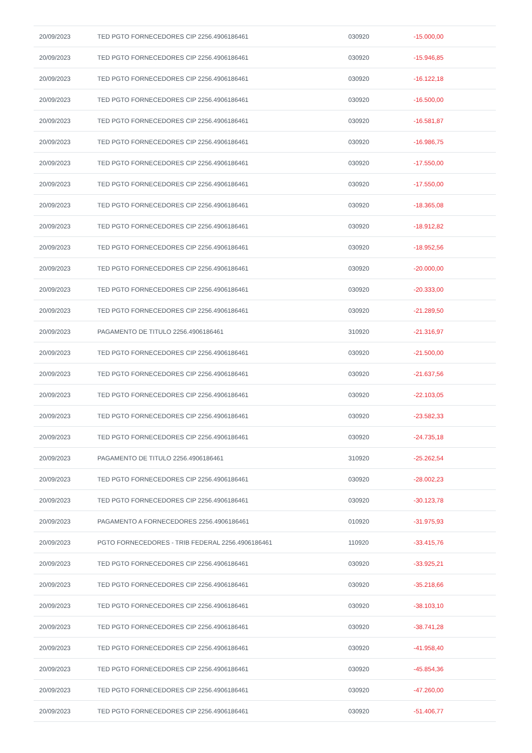| 20/09/2023 | TED PGTO FORNECEDORES CIP 2256.4906186461 | 030920 | -15.000,00 |
| 20/09/2023 | TED PGTO FORNECEDORES CIP 2256.4906186461 | 030920 | -15.946,85 |
| 20/09/2023 | TED PGTO FORNECEDORES CIP 2256.4906186461 | 030920 | -16.122,18 |
| 20/09/2023 | TED PGTO FORNECEDORES CIP 2256.4906186461 | 030920 | -16.500,00 |
| 20/09/2023 | TED PGTO FORNECEDORES CIP 2256.4906186461 | 030920 | -16.581,87 |
| 20/09/2023 | TED PGTO FORNECEDORES CIP 2256.4906186461 | 030920 | -16.986,75 |
| 20/09/2023 | TED PGTO FORNECEDORES CIP 2256.4906186461 | 030920 | -17.550,00 |
| 20/09/2023 | TED PGTO FORNECEDORES CIP 2256.4906186461 | 030920 | -17.550,00 |
| 20/09/2023 | TED PGTO FORNECEDORES CIP 2256.4906186461 | 030920 | -18.365,08 |
| 20/09/2023 | TED PGTO FORNECEDORES CIP 2256.4906186461 | 030920 | -18.912,82 |
| 20/09/2023 | TED PGTO FORNECEDORES CIP 2256.4906186461 | 030920 | -18.952,56 |
| 20/09/2023 | TED PGTO FORNECEDORES CIP 2256.4906186461 | 030920 | -20.000,00 |
| 20/09/2023 | TED PGTO FORNECEDORES CIP 2256.4906186461 | 030920 | -20.333,00 |
| 20/09/2023 | TED PGTO FORNECEDORES CIP 2256.4906186461 | 030920 | -21.289,50 |
| 20/09/2023 | PAGAMENTO DE TITULO 2256.4906186461 | 310920 | -21.316,97 |
| 20/09/2023 | TED PGTO FORNECEDORES CIP 2256.4906186461 | 030920 | -21.500,00 |
| 20/09/2023 | TED PGTO FORNECEDORES CIP 2256.4906186461 | 030920 | -21.637,56 |
| 20/09/2023 | TED PGTO FORNECEDORES CIP 2256.4906186461 | 030920 | -22.103,05 |
| 20/09/2023 | TED PGTO FORNECEDORES CIP 2256.4906186461 | 030920 | -23.582,33 |
| 20/09/2023 | TED PGTO FORNECEDORES CIP 2256.4906186461 | 030920 | -24.735,18 |
| 20/09/2023 | PAGAMENTO DE TITULO 2256.4906186461 | 310920 | -25.262,54 |
| 20/09/2023 | TED PGTO FORNECEDORES CIP 2256.4906186461 | 030920 | -28.002,23 |
| 20/09/2023 | TED PGTO FORNECEDORES CIP 2256.4906186461 | 030920 | -30.123,78 |
| 20/09/2023 | PAGAMENTO A FORNECEDORES 2256.4906186461 | 010920 | -31.975,93 |
| 20/09/2023 | PGTO FORNECEDORES - TRIB FEDERAL 2256.4906186461 | 110920 | -33.415,76 |
| 20/09/2023 | TED PGTO FORNECEDORES CIP 2256.4906186461 | 030920 | -33.925,21 |
| 20/09/2023 | TED PGTO FORNECEDORES CIP 2256.4906186461 | 030920 | -35.218,66 |
| 20/09/2023 | TED PGTO FORNECEDORES CIP 2256.4906186461 | 030920 | -38.103,10 |
| 20/09/2023 | TED PGTO FORNECEDORES CIP 2256.4906186461 | 030920 | -38.741,28 |
| 20/09/2023 | TED PGTO FORNECEDORES CIP 2256.4906186461 | 030920 | -41.958,40 |
| 20/09/2023 | TED PGTO FORNECEDORES CIP 2256.4906186461 | 030920 | -45.854,36 |
| 20/09/2023 | TED PGTO FORNECEDORES CIP 2256.4906186461 | 030920 | -47.260,00 |
| 20/09/2023 | TED PGTO FORNECEDORES CIP 2256.4906186461 | 030920 | -51.406,77 |